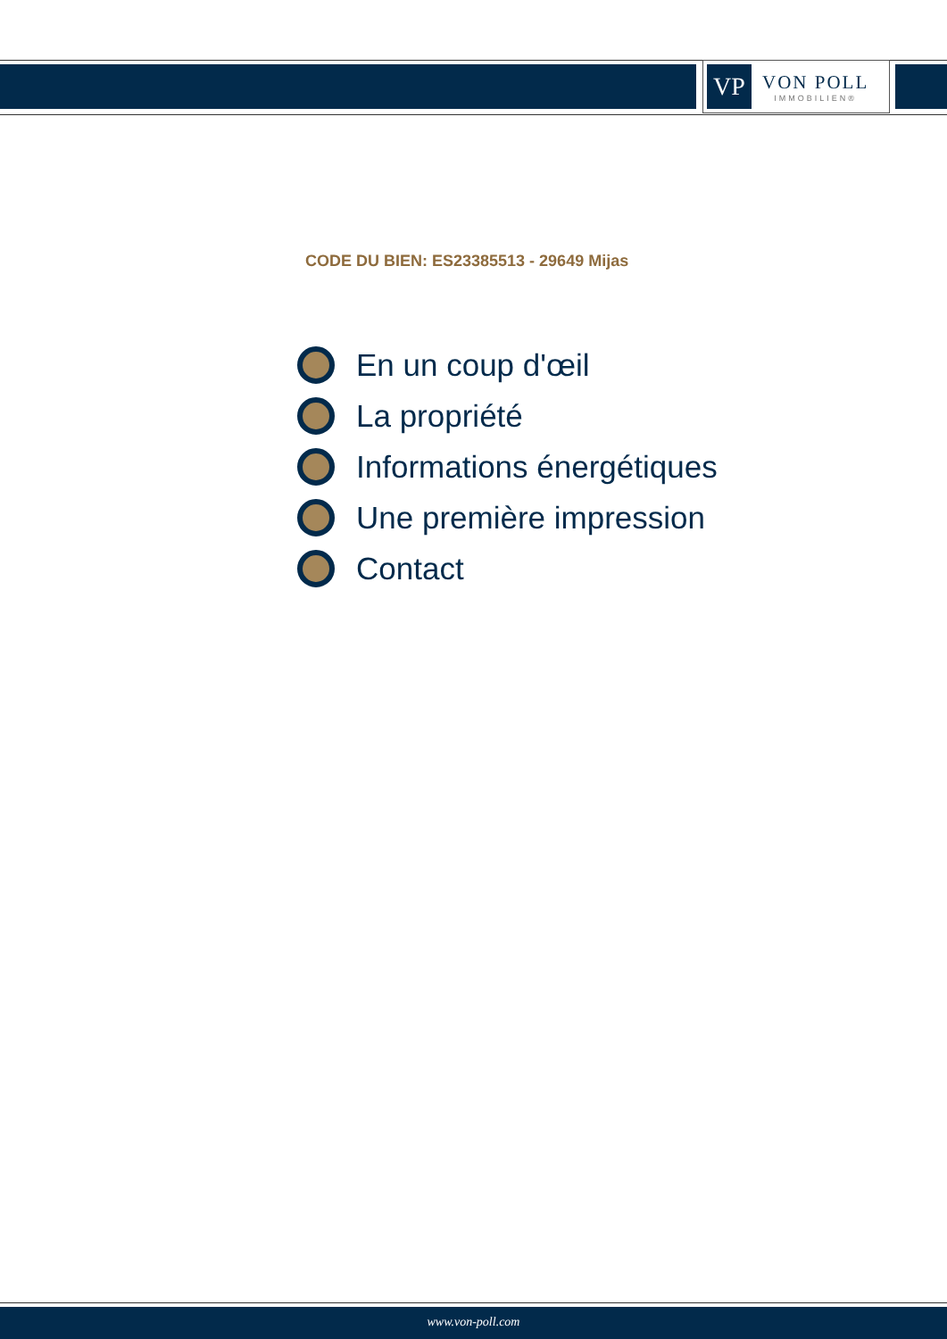VP
VON POLL
IMMOBILIEN®
CODE DU BIEN: ES23385513 - 29649 Mijas
En un coup d'œil
La propriété
Informations énergétiques
Une première impression
Contact
www.von-poll.com